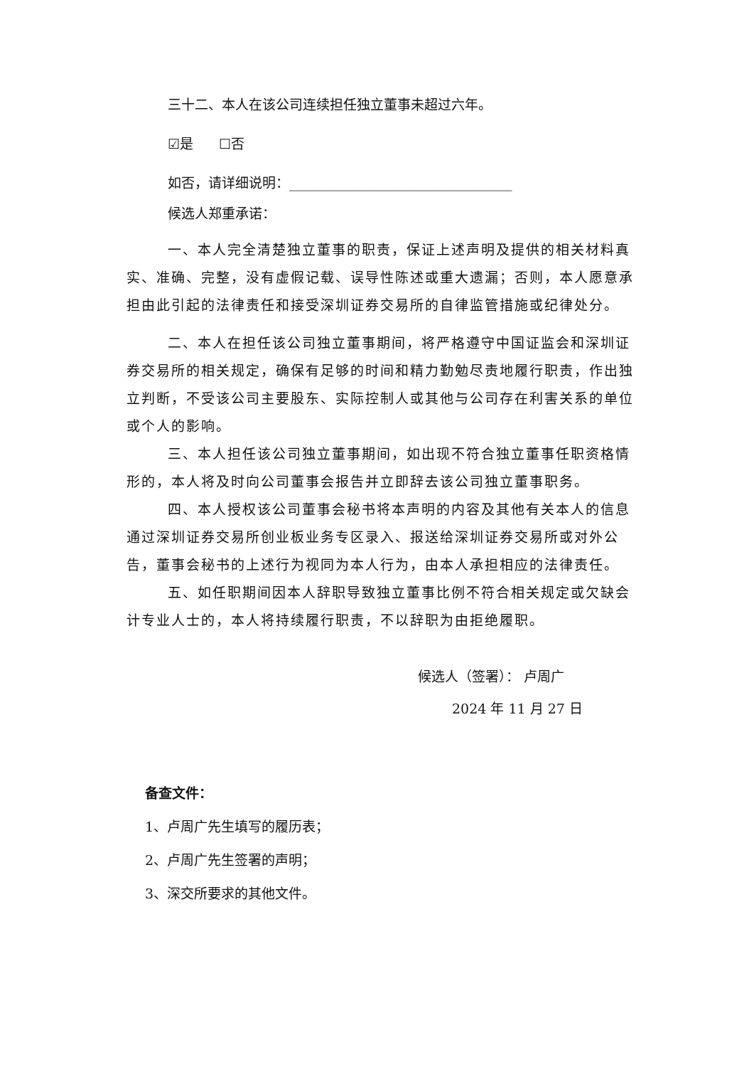三十二、本人在该公司连续担任独立董事未超过六年。
☑是 ☐否
如否，请详细说明：_________________________________
候选人郑重承诺：
一、本人完全清楚独立董事的职责，保证上述声明及提供的相关材料真实、准确、完整，没有虚假记载、误导性陈述或重大遗漏；否则，本人愿意承担由此引起的法律责任和接受深圳证券交易所的自律监管措施或纪律处分。
二、本人在担任该公司独立董事期间，将严格遵守中国证监会和深圳证券交易所的相关规定，确保有足够的时间和精力勤勉尽责地履行职责，作出独立判断，不受该公司主要股东、实际控制人或其他与公司存在利害关系的单位或个人的影响。
三、本人担任该公司独立董事期间，如出现不符合独立董事任职资格情形的，本人将及时向公司董事会报告并立即辞去该公司独立董事职务。
四、本人授权该公司董事会秘书将本声明的内容及其他有关本人的信息通过深圳证券交易所创业板业务专区录入、报送给深圳证券交易所或对外公告，董事会秘书的上述行为视同为本人行为，由本人承担相应的法律责任。
五、如任职期间因本人辞职导致独立董事比例不符合相关规定或欠缺会计专业人士的，本人将持续履行职责，不以辞职为由拒绝履职。
候选人（签署）： 卢周广
2024 年 11 月 27 日
备查文件：
1、卢周广先生填写的履历表；
2、卢周广先生签署的声明；
3、深交所要求的其他文件。